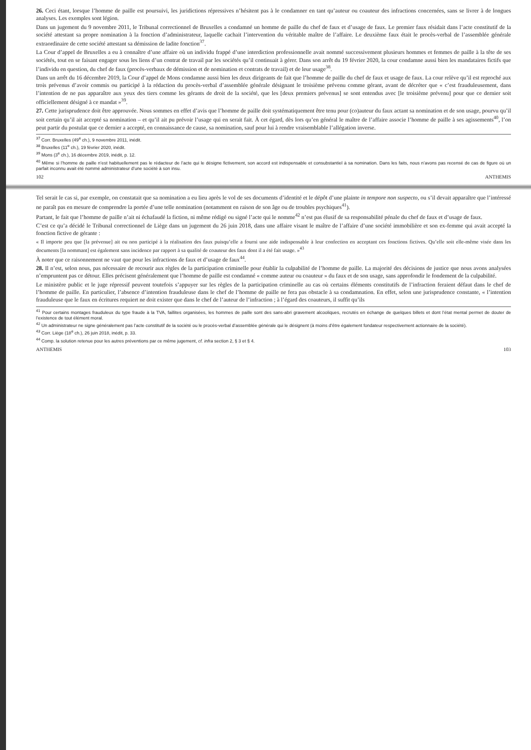26. Ceci étant, lorsque l’homme de paille est poursuivi, les juridictions répressives n’hésitent pas à le condamner en tant qu’auteur ou coauteur des infractions concernées, sans se livrer à de longues analyses. Les exemples sont légion.
Dans un jugement du 9 novembre 2011, le Tribunal correctionnel de Bruxelles a condamné un homme de paille du chef de faux et d’usage de faux. Le premier faux résidait dans l’acte constitutif de la société attestant sa propre nomination à la fonction d’administrateur, laquelle cachait l’intervention du véritable maître de l’affaire. Le deuxième faux était le procès-verbal de l’assemblée générale extraordinaire de cette société attestant sa démission de ladite fonction<sup>37</sup>.
La Cour d’appel de Bruxelles a eu à connaître d’une affaire où un individu frappé d’une interdiction professionnelle avait nommé successivement plusieurs hommes et femmes de paille à la tête de ses sociétés, tout en se faisant engager sous les liens d’un contrat de travail par les sociétés qu’il continuait à gérer. Dans son arrêt du 19 février 2020, la cour condamne aussi bien les mandataires fictifs que l’individu en question, du chef de faux (procès-verbaux de démission et de nomination et contrats de travail) et de leur usage<sup>38</sup>.
Dans un arrêt du 16 décembre 2019, la Cour d’appel de Mons condamne aussi bien les deux dirigeants de fait que l’homme de paille du chef de faux et usage de faux. La cour relève qu’il est reproché aux trois prévenus d’avoir commis ou participé à la rédaction du procès-verbal d’assemblée générale désignant le troisième prévenu comme gérant, avant de décréter que « c’est frauduleusement, dans l’intention de ne pas apparaître aux yeux des tiers comme les gérants de droit de la société, que les [deux premiers prévenus] se sont entendus avec [le troisième prévenu] pour que ce dernier soit officiellement désigné à ce mandat »<sup>39</sup>.
27. Cette jurisprudence doit être approuvée. Nous sommes en effet d’avis que l’homme de paille doit systématiquement être tenu pour (co)auteur du faux actant sa nomination et de son usage, pourvu qu’il soit certain qu’il ait accepté sa nomination – et qu’il ait pu prévoir l’usage qui en serait fait. À cet égard, dès lors qu’en général le maître de l’affaire associe l’homme de paille à ses agissements<sup>40</sup>, l’on peut partir du postulat que ce dernier a accepté, en connaissance de cause, sa nomination, sauf pour lui à rendre vraisemblable l’allégation inverse.
<sup>37</sup> Corr. Bruxelles (49<sup>e</sup> ch.), 9 novembre 2011, inédit.
<sup>38</sup> Bruxelles (11<sup>e</sup> ch.), 19 février 2020, inédit.
<sup>39</sup> Mons (3<sup>e</sup> ch.), 16 décembre 2019, inédit, p. 12.
<sup>40</sup> Même si l’homme de paille n’est habituellement pas le rédacteur de l’acte qui le désigne fictivement, son accord est indispensable et consubstantiel à sa nomination. Dans les faits, nous n’avons pas recensé de cas de figure où un parfait inconnu avait été nommé administrateur d’une société à son insu.
102 ANTHEMIS
Tel serait le cas si, par exemple, on constatait que sa nomination a eu lieu après le vol de ses documents d’identité et le dépôt d’une plainte in tempore non suspecto, ou s’il devait apparaître que l’intéressé ne paraît pas en mesure de comprendre la portée d’une telle nomination (notamment en raison de son âge ou de troubles psychiques<sup>41</sup>).
Partant, le fait que l’homme de paille n’ait ni échafaudé la fiction, ni même rédigé ou signé l’acte qui le nomme<sup>42</sup> n’est pas élusif de sa responsabilité pénale du chef de faux et d’usage de faux.
C’est ce qu’a décidé le Tribunal correctionnel de Liège dans un jugement du 26 juin 2018, dans une affaire visant le maître de l’affaire d’une société immobilière et son ex-femme qui avait accepté la fonction fictive de gérante :
« Il importe peu que [la prévenue] ait ou non participé à la réalisation des faux puisqu’elle a fourni une aide indispensable à leur confection en acceptant ces fonctions fictives. Qu’elle soit elle-même visée dans les documents [la nommant] est également sans incidence par rapport à sa qualité de coauteur des faux dont il a été fait usage. »<sup>43</sup>
À noter que ce raisonnement ne vaut que pour les infractions de faux et d’usage de faux<sup>44</sup>.
28. Il n’est, selon nous, pas nécessaire de recourir aux règles de la participation criminelle pour établir la culpabilité de l’homme de paille. La majorité des décisions de justice que nous avons analysées n’empruntent pas ce détour. Elles précisent généralement que l’homme de paille est condamné « comme auteur ou coauteur » du faux et de son usage, sans approfondir le fondement de la culpabilité.
Le ministère public et le juge répressif peuvent toutefois s’appuyer sur les règles de la participation criminelle au cas où certains éléments constitutifs de l’infraction feraient défaut dans le chef de l’homme de paille. En particulier, l’absence d’intention frauduleuse dans le chef de l’homme de paille ne fera pas obstacle à sa condamnation. En effet, selon une jurisprudence constante, « l’intention frauduleuse que le faux en écritures requiert ne doit exister que dans le chef de l’auteur de l’infraction ; à l’égard des coauteurs, il suffit qu’ils
<sup>41</sup> Pour certains montages frauduleux du type fraude à la TVA, faillites organisées, les hommes de paille sont des sans-abri gravement alcooliques, recrutés en échange de quelques billets et dont l’état mental permet de douter de l’existence de tout élément moral.
<sup>42</sup> Un administrateur ne signe généralement pas l’acte constitutif de la société ou le procès-verbal d’assemblée générale qui le désignent (à moins d’être également fondateur respectivement actionnaire de la société).
<sup>43</sup> Corr. Liège (18<sup>e</sup> ch.), 26 juin 2018, inédit, p. 33.
<sup>44</sup> Comp. la solution retenue pour les autres préventions par ce même jugement, cf. infra section 2, § 3 et § 4.
ANTHEMIS 103